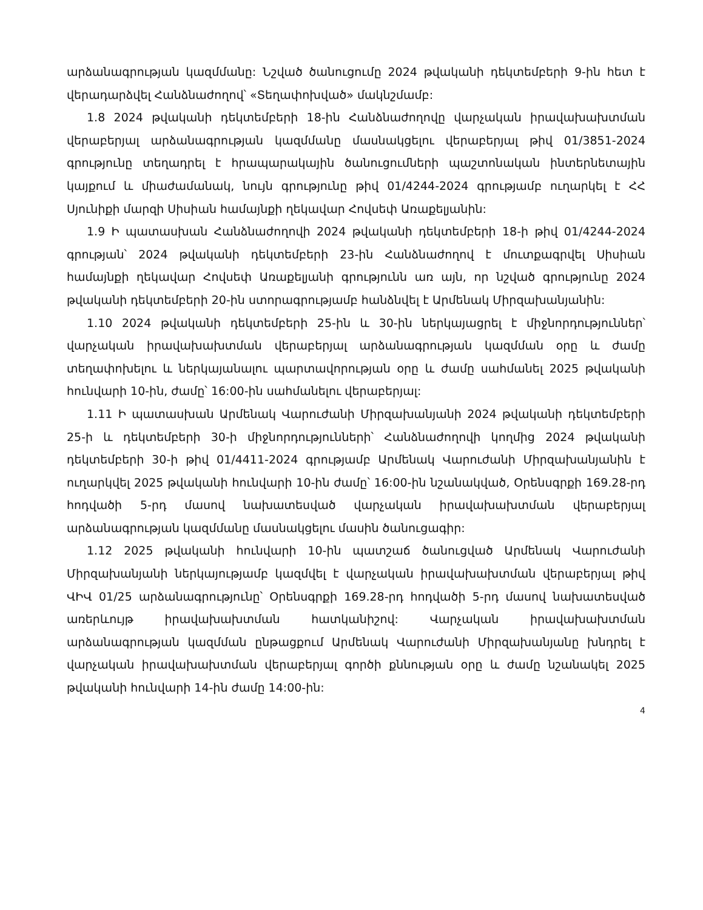արձանագրության կազմմանը: Նշված ծանուցումը 2024 թվականի դեկտեմբերի 9-ին հետ է վերադարձվել Հանձնաժողով՝ «Տեղափոխված» մակնշմամբ:
1.8 2024 թվականի դեկտեմբերի 18-ին Հանձնաժողովը վարչական իրավախախտման վերաբերյալ արձանագրության կազմմանը մասնակցելու վերաբերյալ թիվ 01/3851-2024 գրությունը տեղադրել է հրապարակային ծանուցումների պաշտոնական ինտերնետային կայքում և միաժամանակ, նույն գրությունը թիվ 01/4244-2024 գրությամբ ուղարկել է ՀՀ Սյունիքի մարզի Սիսիան համայնքի ղեկավար Հովսեփ Առաքելյանին:
1.9 Ի պատասխան Հանձնաժողովի 2024 թվականի դեկտեմբերի 18-ի թիվ 01/4244-2024 գրության՝ 2024 թվականի դեկտեմբերի 23-ին Հանձնաժողով է մուտքագրվել Սիսիան համայնքի ղեկավար Հովսեփ Առաքելյանի գրությունն առ այն, որ նշված գրությունը 2024 թվականի դեկտեմբերի 20-ին ստորագրությամբ հանձնվել է Արմենակ Միրզախանյանին:
1.10 2024 թվականի դեկտեմբերի 25-ին և 30-ին ներկայացրել է միջնորդություններ՝ վարչական իրավախախտման վերաբերյալ արձանագրության կազմման օրը և ժամը տեղափոխելու և ներկայանալու պարտավորության օրը և ժամը սահմանել 2025 թվականի հունվարի 10-ին, ժամը՝ 16:00-ին սահմանելու վերաբերյալ:
1.11 Ի պատասխան Արմենակ Վարուժանի Միրզախանյանի 2024 թվականի դեկտեմբերի 25-ի և դեկտեմբերի 30-ի միջնորդությունների՝ Հանձնաժողովի կողմից 2024 թվականի դեկտեմբերի 30-ի թիվ 01/4411-2024 գրությամբ Արմենակ Վարուժանի Միրզախանյանին է ուղարկվել 2025 թվականի հունվարի 10-ին ժամը՝ 16:00-ին նշանակված, Օրենսգրքի 169.28-րդ հոդվածի 5-րդ մասով նախատեսված վարչական իրավախախտման վերաբերյալ արձանագրության կազմմանը մասնակցելու մասին ծանուցագիր:
1.12 2025 թվականի հունվարի 10-ին պատշաճ ծանուցված Արմենակ Վարուժանի Միրզախանյանի ներկայությամբ կազմվել է վարչական իրավախախտման վերաբերյալ թիվ ՎԻՎ 01/25 արձանագրությունը՝ Օրենսգրքի 169.28-րդ հոդվածի 5-րդ մասով նախատեսված առերևույթ իրավախախտման հատկանիշով: Վարչական իրավախախտման արձանագրության կազմման ընթացքում Արմենակ Վարուժանի Միրզախանյանը խնդրել է վարչական իրավախախտման վերաբերյալ գործի քննության օրը և ժամը նշանակել 2025 թվականի հունվարի 14-ին ժամը 14:00-ին:
4